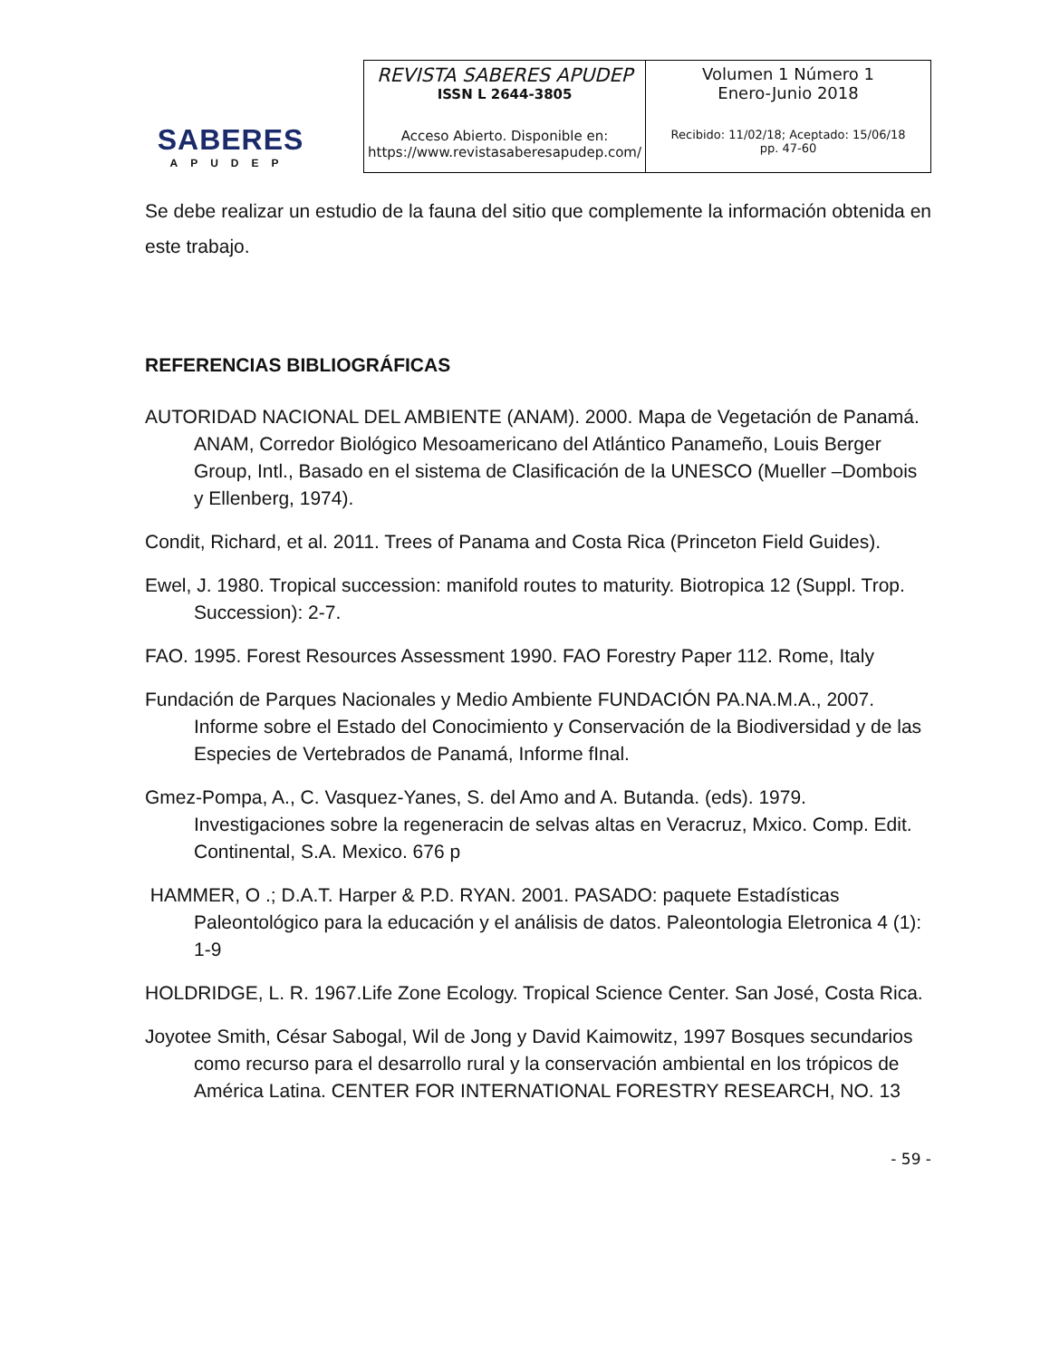SABERES
APUDEP
| REVISTA SABERES APUDEP ISSN L 2644-3805 Acceso Abierto. Disponible en: https://www.revistasaberesapudep.com/ | Volumen 1 Número 1 Enero-Junio 2018 Recibido: 11/02/18; Aceptado: 15/06/18 pp. 47-60 |
Se debe realizar un estudio de la fauna del sitio que complemente la información obtenida en este trabajo.
REFERENCIAS BIBLIOGRÁFICAS
AUTORIDAD NACIONAL DEL AMBIENTE (ANAM). 2000. Mapa de Vegetación de Panamá. ANAM, Corredor Biológico Mesoamericano del Atlántico Panameño, Louis Berger Group, Intl., Basado en el sistema de Clasificación de la UNESCO (Mueller –Dombois y Ellenberg, 1974).
Condit, Richard, et al. 2011. Trees of Panama and Costa Rica (Princeton Field Guides).
Ewel, J. 1980. Tropical succession: manifold routes to maturity. Biotropica 12 (Suppl. Trop. Succession): 2-7.
FAO. 1995. Forest Resources Assessment 1990. FAO Forestry Paper 112. Rome, Italy
Fundación de Parques Nacionales y Medio Ambiente FUNDACIÓN PA.NA.M.A., 2007. Informe sobre el Estado del Conocimiento y Conservación de la Biodiversidad y de las Especies de Vertebrados de Panamá, Informe fInal.
Gmez-Pompa, A., C. Vasquez-Yanes, S. del Amo and A. Butanda. (eds). 1979. Investigaciones sobre la regeneracin de selvas altas en Veracruz, Mxico. Comp. Edit. Continental, S.A. Mexico. 676 p
HAMMER, O .; D.A.T. Harper & P.D. RYAN. 2001. PASADO: paquete Estadísticas Paleontológico para la educación y el análisis de datos. Paleontologia Eletronica 4 (1): 1-9
HOLDRIDGE, L. R. 1967.Life Zone Ecology. Tropical Science Center. San José, Costa Rica.
Joyotee Smith, César Sabogal, Wil de Jong y David Kaimowitz, 1997 Bosques secundarios como recurso para el desarrollo rural y la conservación ambiental en los trópicos de América Latina. CENTER FOR INTERNATIONAL FORESTRY RESEARCH, NO. 13
- 59 -